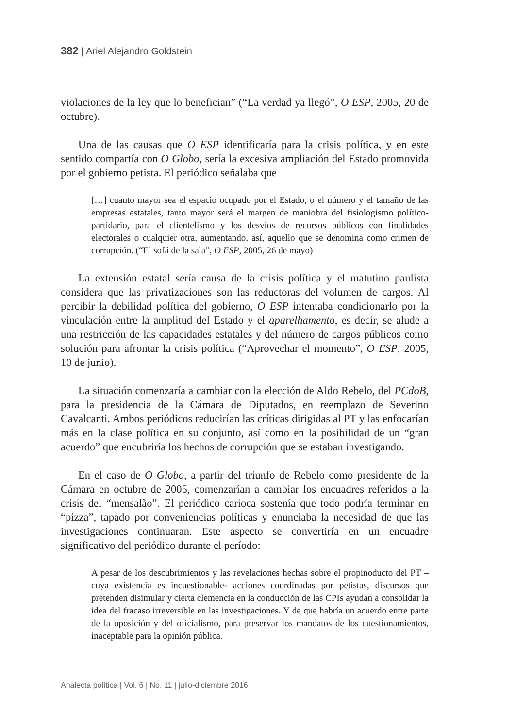382 | Ariel Alejandro Goldstein
violaciones de la ley que lo benefician” (“La verdad ya llegó”, O ESP, 2005, 20 de octubre).
Una de las causas que O ESP identificaría para la crisis política, y en este sentido compartía con O Globo, sería la excesiva ampliación del Estado promovida por el gobierno petista. El periódico señalaba que
[…] cuanto mayor sea el espacio ocupado por el Estado, o el número y el tamaño de las empresas estatales, tanto mayor será el margen de maniobra del fisiologismo político-partidario, para el clientelismo y los desvíos de recursos públicos con finalidades electorales o cualquier otra, aumentando, así, aquello que se denomina como crimen de corrupción. (“El sofá de la sala”, O ESP, 2005, 26 de mayo)
La extensión estatal sería causa de la crisis política y el matutino paulista considera que las privatizaciones son las reductoras del volumen de cargos. Al percibir la debilidad política del gobierno, O ESP intentaba condicionarlo por la vinculación entre la amplitud del Estado y el aparelhamento, es decir, se alude a una restricción de las capacidades estatales y del número de cargos públicos como solución para afrontar la crisis política (“Aprovechar el momento”, O ESP, 2005, 10 de junio).
La situación comenzaría a cambiar con la elección de Aldo Rebelo, del PCdoB, para la presidencia de la Cámara de Diputados, en reemplazo de Severino Cavalcanti. Ambos periódicos reducirían las críticas dirigidas al PT y las enfocarían más en la clase política en su conjunto, así como en la posibilidad de un “gran acuerdo” que encubriría los hechos de corrupción que se estaban investigando.
En el caso de O Globo, a partir del triunfo de Rebelo como presidente de la Cámara en octubre de 2005, comenzarían a cambiar los encuadres referidos a la crisis del “mensalão”. El periódico carioca sostenía que todo podría terminar en “pizza”, tapado por conveniencias políticas y enunciaba la necesidad de que las investigaciones continuaran. Este aspecto se convertiría en un encuadre significativo del periódico durante el período:
A pesar de los descubrimientos y las revelaciones hechas sobre el propinoducto del PT –cuya existencia es incuestionable- acciones coordinadas por petistas, discursos que pretenden disimular y cierta clemencia en la conducción de las CPIs ayudan a consolidar la idea del fracaso irreversible en las investigaciones. Y de que habría un acuerdo entre parte de la oposición y del oficialismo, para preservar los mandatos de los cuestionamientos, inaceptable para la opinión pública.
Analecta política | Vol. 6 | No. 11 | julio-diciembre 2016